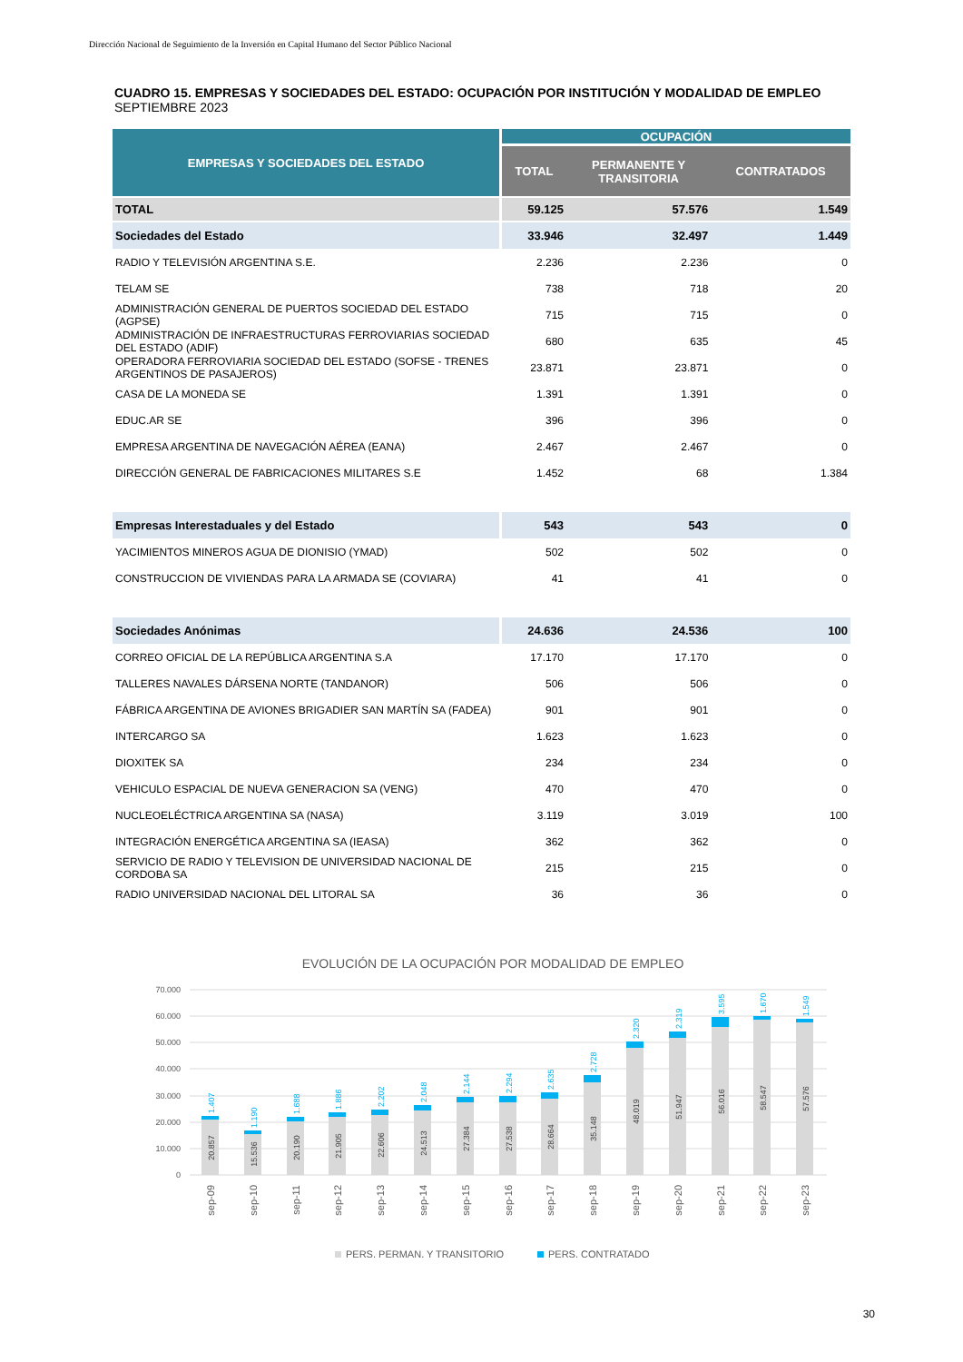Dirección Nacional de Seguimiento de la Inversión en Capital Humano del Sector Público Nacional
CUADRO 15. EMPRESAS Y SOCIEDADES DEL ESTADO: OCUPACIÓN POR INSTITUCIÓN Y MODALIDAD DE EMPLEO
SEPTIEMBRE 2023
| EMPRESAS Y SOCIEDADES DEL ESTADO | OCUPACIÓN | | |
| --- | --- | --- | --- |
| | TOTAL | PERMANENTE Y TRANSITORIA | CONTRATADOS |
| TOTAL | 59.125 | 57.576 | 1.549 |
| Sociedades del Estado | 33.946 | 32.497 | 1.449 |
| RADIO Y TELEVISIÓN ARGENTINA S.E. | 2.236 | 2.236 | 0 |
| TELAM SE | 738 | 718 | 20 |
| ADMINISTRACIÓN GENERAL DE PUERTOS SOCIEDAD DEL ESTADO (AGPSE) | 715 | 715 | 0 |
| ADMINISTRACIÓN DE INFRAESTRUCTURAS FERROVIARIAS SOCIEDAD DEL ESTADO (ADIF) | 680 | 635 | 45 |
| OPERADORA FERROVIARIA SOCIEDAD DEL ESTADO (SOFSE - TRENES ARGENTINOS DE PASAJEROS) | 23.871 | 23.871 | 0 |
| CASA DE LA MONEDA SE | 1.391 | 1.391 | 0 |
| EDUC.AR SE | 396 | 396 | 0 |
| EMPRESA ARGENTINA DE NAVEGACIÓN AÉREA (EANA) | 2.467 | 2.467 | 0 |
| DIRECCIÓN GENERAL DE FABRICACIONES MILITARES S.E | 1.452 | 68 | 1.384 |
| Empresas Interestaduales y del Estado | 543 | 543 | 0 |
| YACIMIENTOS MINEROS AGUA DE DIONISIO (YMAD) | 502 | 502 | 0 |
| CONSTRUCCION DE VIVIENDAS PARA LA ARMADA SE (COVIARA) | 41 | 41 | 0 |
| Sociedades Anónimas | 24.636 | 24.536 | 100 |
| CORREO OFICIAL DE LA REPÚBLICA ARGENTINA S.A | 17.170 | 17.170 | 0 |
| TALLERES NAVALES DÁRSENA NORTE (TANDANOR) | 506 | 506 | 0 |
| FÁBRICA ARGENTINA DE AVIONES BRIGADIER SAN MARTÍN SA (FADEA) | 901 | 901 | 0 |
| INTERCARGO SA | 1.623 | 1.623 | 0 |
| DIOXITEK SA | 234 | 234 | 0 |
| VEHICULO ESPACIAL DE NUEVA GENERACION SA (VENG) | 470 | 470 | 0 |
| NUCLEOELÉCTRICA ARGENTINA SA (NASA) | 3.119 | 3.019 | 100 |
| INTEGRACIÓN ENERGÉTICA ARGENTINA SA (IEASA) | 362 | 362 | 0 |
| SERVICIO DE RADIO Y TELEVISION DE UNIVERSIDAD NACIONAL DE CORDOBA SA | 215 | 215 | 0 |
| RADIO UNIVERSIDAD NACIONAL DEL LITORAL SA | 36 | 36 | 0 |
EVOLUCIÓN DE LA OCUPACIÓN POR MODALIDAD DE EMPLEO
70.000
60.000
50.000
40.000
30.000
20.000
10.000
0
20.857
15.536
20.190
21.905
22.606
24.513
27.384
27.538
28.664
35.148
48.019
51.947
56.016
58.547
57.576
1.407
1.190
1.688
1.886
2.202
2.048
2.144
2.294
2.635
2.728
2.320
2.319
3.595
1.670
1.549
sep-09
sep-10
sep-11
sep-12
sep-13
sep-14
sep-15
sep-16
sep-17
sep-18
sep-19
sep-20
sep-21
sep-22
sep-23
PERS. PERMAN. Y TRANSITORIO
PERS. CONTRATADO
30